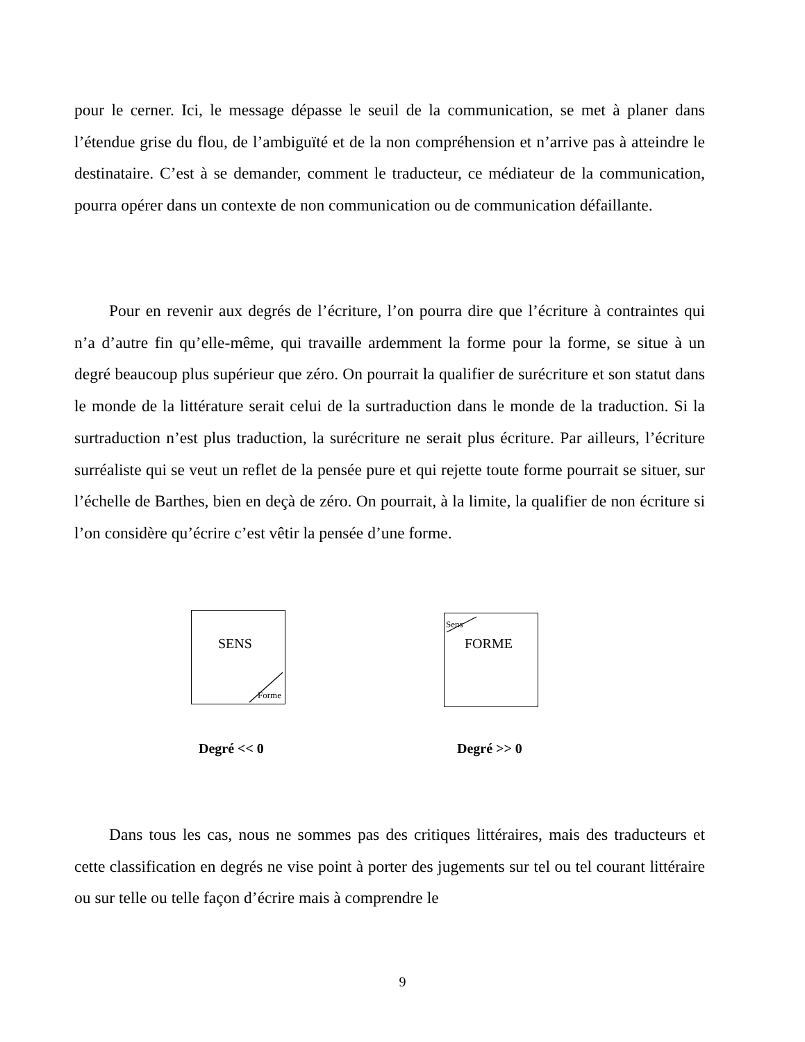pour le cerner. Ici, le message dépasse le seuil de la communication, se met à planer dans l’étendue grise du flou, de l’ambiguïté et de la non compréhension et n’arrive pas à atteindre le destinataire. C’est à se demander, comment le traducteur, ce médiateur de la communication, pourra opérer dans un contexte de non communication ou de communication défaillante.
Pour en revenir aux degrés de l’écriture, l’on pourra dire que l’écriture à contraintes qui n’a d’autre fin qu’elle-même, qui travaille ardemment la forme pour la forme, se situe à un degré beaucoup plus supérieur que zéro. On pourrait la qualifier de surécriture et son statut dans le monde de la littérature serait celui de la surtraduction dans le monde de la traduction. Si la surtraduction n’est plus traduction, la surécriture ne serait plus écriture. Par ailleurs, l’écriture surréaliste qui se veut un reflet de la pensée pure et qui rejette toute forme pourrait se situer, sur l’échelle de Barthes, bien en deçà de zéro. On pourrait, à la limite, la qualifier de non écriture si l’on considère qu’écrire c’est vêtir la pensée d’une forme.
SENS
Forme
Sens
FORME
Degré << 0 Degré >> 0
Dans tous les cas, nous ne sommes pas des critiques littéraires, mais des traducteurs et cette classification en degrés ne vise point à porter des jugements sur tel ou tel courant littéraire ou sur telle ou telle façon d’écrire mais à comprendre le
9